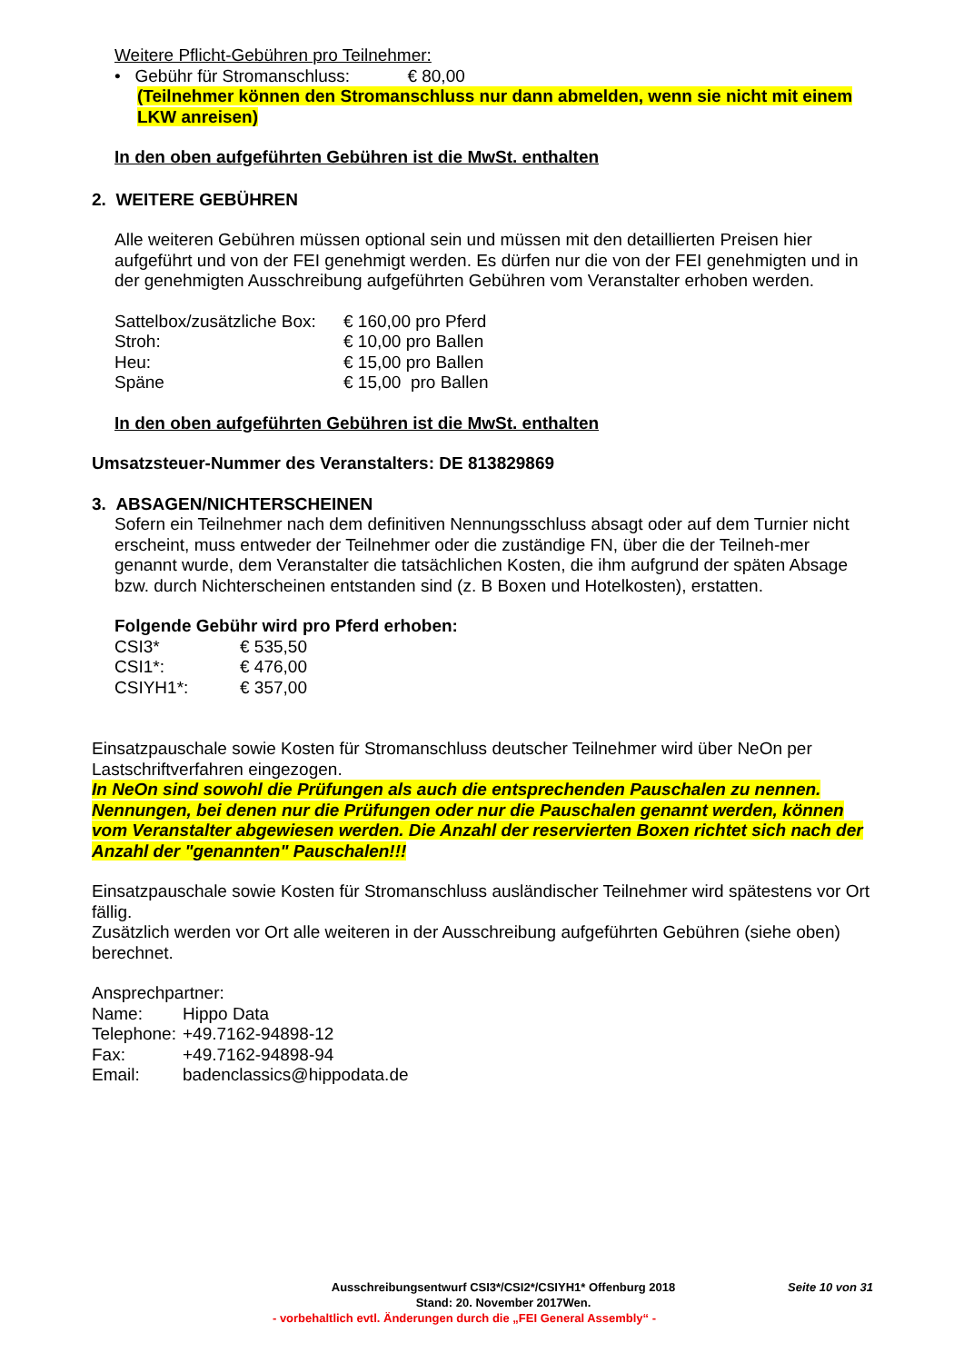Weitere Pflicht-Gebühren pro Teilnehmer:
• Gebühr für Stromanschluss: € 80,00
(Teilnehmer können den Stromanschluss nur dann abmelden, wenn sie nicht mit einem LKW anreisen)
In den oben aufgeführten Gebühren ist die MwSt. enthalten
2. WEITERE GEBÜHREN
Alle weiteren Gebühren müssen optional sein und müssen mit den detaillierten Preisen hier aufgeführt und von der FEI genehmigt werden. Es dürfen nur die von der FEI genehmigten und in der genehmigten Ausschreibung aufgeführten Gebühren vom Veranstalter erhoben werden.
| Sattelbox/zusätzliche Box: | € 160,00 pro Pferd |
| Stroh: | € 10,00 pro Ballen |
| Heu: | € 15,00 pro Ballen |
| Späne | € 15,00 pro Ballen |
In den oben aufgeführten Gebühren ist die MwSt. enthalten
Umsatzsteuer-Nummer des Veranstalters: DE 813829869
3. ABSAGEN/NICHTERSCHEINEN
Sofern ein Teilnehmer nach dem definitiven Nennungsschluss absagt oder auf dem Turnier nicht erscheint, muss entweder der Teilnehmer oder die zuständige FN, über die der Teilneh-mer genannt wurde, dem Veranstalter die tatsächlichen Kosten, die ihm aufgrund der späten Absage bzw. durch Nichterscheinen entstanden sind (z. B Boxen und Hotelkosten), erstatten.
Folgende Gebühr wird pro Pferd erhoben:
| CSI3* | € 535,50 |
| CSI1*: | € 476,00 |
| CSIYH1*: | € 357,00 |
Einsatzpauschale sowie Kosten für Stromanschluss deutscher Teilnehmer wird über NeOn per Lastschriftverfahren eingezogen.
In NeOn sind sowohl die Prüfungen als auch die entsprechenden Pauschalen zu nennen. Nennungen, bei denen nur die Prüfungen oder nur die Pauschalen genannt werden, können vom Veranstalter abgewiesen werden. Die Anzahl der reservierten Boxen richtet sich nach der Anzahl der "genannten" Pauschalen!!!
Einsatzpauschale sowie Kosten für Stromanschluss ausländischer Teilnehmer wird spätestens vor Ort fällig.
Zusätzlich werden vor Ort alle weiteren in der Ausschreibung aufgeführten Gebühren (siehe oben) berechnet.
Ansprechpartner:
| Name: | Hippo Data |
| Telephone: | +49.7162-94898-12 |
| Fax: | +49.7162-94898-94 |
| Email: | badenclassics@hippodata.de |
Ausschreibungsentwurf CSI3*/CSI2*/CSIYH1* Offenburg 2018
Stand: 20. November 2017Wen.
Seite 10 von 31
- vorbehaltlich evtl. Änderungen durch die „FEI General Assembly“ -